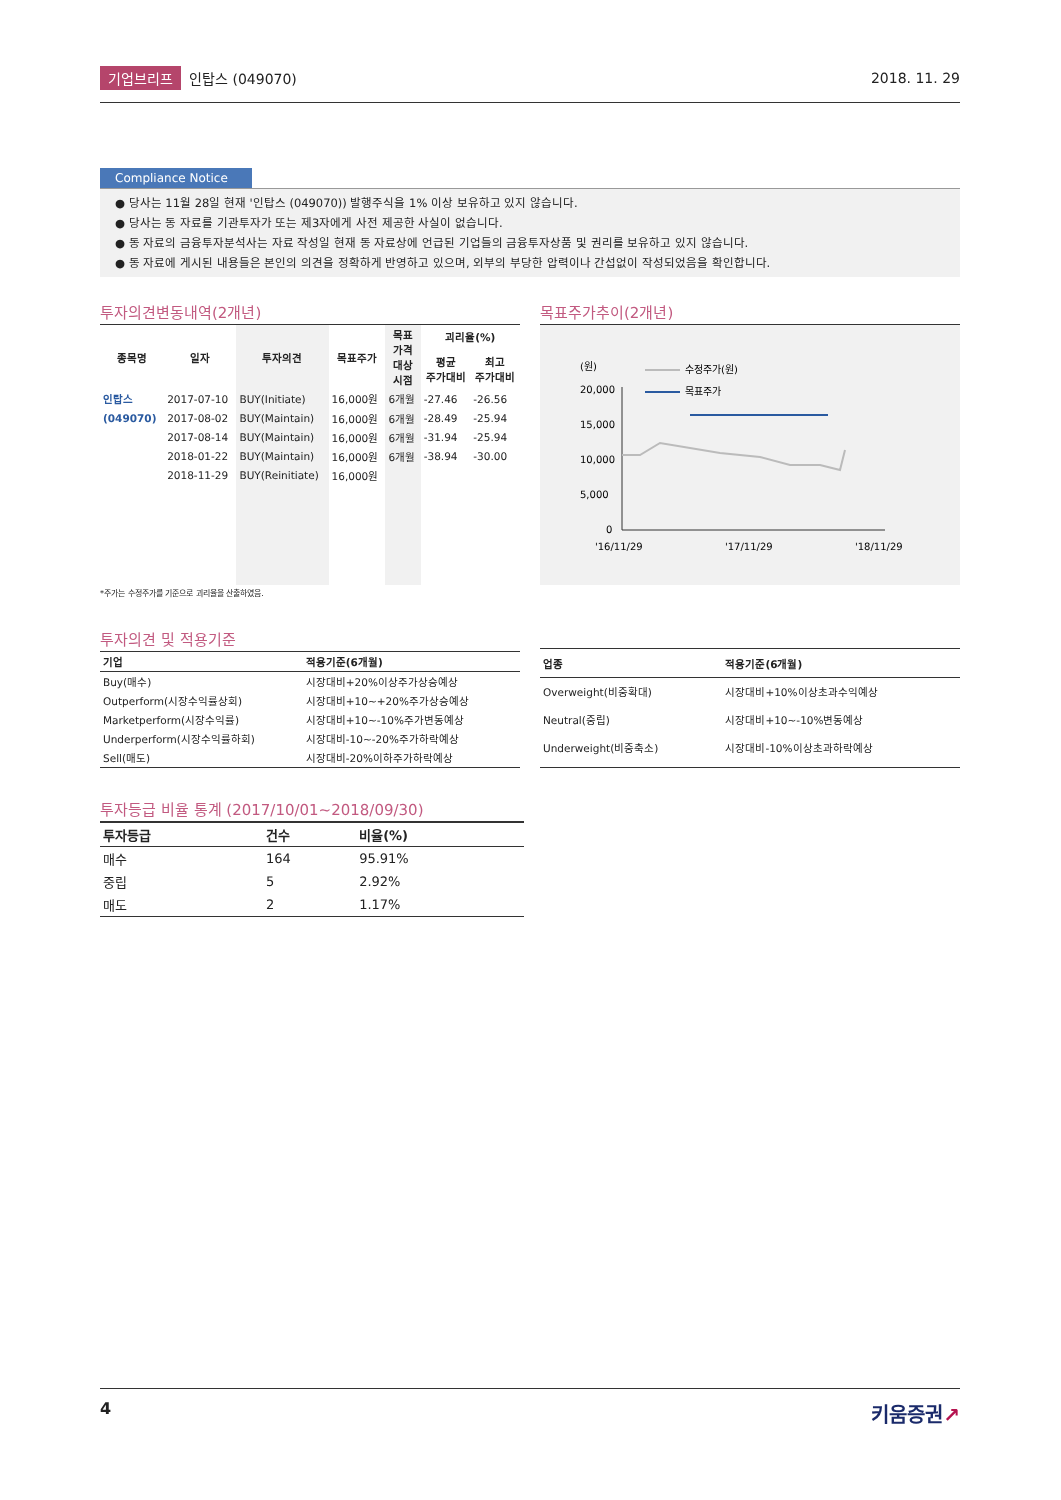기업브리프 인탑스 (049070) 2018. 11. 29
Compliance Notice
● 당사는 11월 28일 현재 '인탑스 (049070)) 발행주식을 1% 이상 보유하고 있지 않습니다.
● 당사는 동 자료를 기관투자가 또는 제3자에게 사전 제공한 사실이 없습니다.
● 동 자료의 금융투자분석사는 자료 작성일 현재 동 자료상에 언급된 기업들의 금융투자상품 및 권리를 보유하고 있지 않습니다.
● 동 자료에 게시된 내용들은 본인의 의견을 정확하게 반영하고 있으며, 외부의 부당한 압력이나 간섭없이 작성되었음을 확인합니다.
투자의견변동내역(2개년)
| 종목명 | 일자 | 투자의견 | 목표주가 | 목표 가격 대상 시점 | 괴리율(%) | |
| --- | --- | --- | --- | --- | --- | --- |
| | | | | | 평균 주가대비 | 최고 주가대비 |
| 인탑스 | 2017-07-10 | BUY(Initiate) | 16,000원 | 6개월 | -27.46 | -26.56 |
| (049070) | 2017-08-02 | BUY(Maintain) | 16,000원 | 6개월 | -28.49 | -25.94 |
| | 2017-08-14 | BUY(Maintain) | 16,000원 | 6개월 | -31.94 | -25.94 |
| | 2018-01-22 | BUY(Maintain) | 16,000원 | 6개월 | -38.94 | -30.00 |
| | 2018-11-29 | BUY(Reinitiate) | 16,000원 | | | |
*주가는 수정주가를 기준으로 괴리율을 산출하였음.
목표주가추이(2개년)
(원)
수정주가(원)
목표주가
20,000
15,000
10,000
5,000
0
'16/11/29
'17/11/29
'18/11/29
투자의견 및 적용기준
| 기업 | 적용기준(6개월) |
| --- | --- |
| Buy(매수) | 시장대비+20%이상주가상승예상 |
| Outperform(시장수익률상회) | 시장대비+10~+20%주가상승예상 |
| Marketperform(시장수익률) | 시장대비+10~-10%주가변동예상 |
| Underperform(시장수익률하회) | 시장대비-10~-20%주가하락예상 |
| Sell(매도) | 시장대비-20%이하주가하락예상 |
| 업종 | 적용기준(6개월) |
| --- | --- |
| Overweight(비중확대) | 시장대비+10%이상초과수익예상 |
| Neutral(중립) | 시장대비+10~-10%변동예상 |
| Underweight(비중축소) | 시장대비-10%이상초과하락예상 |
투자등급 비율 통계 (2017/10/01~2018/09/30)
| 투자등급 | 건수 | 비율(%) |
| --- | --- | --- |
| 매수 | 164 | 95.91% |
| 중립 | 5 | 2.92% |
| 매도 | 2 | 1.17% |
4 키움증권↗